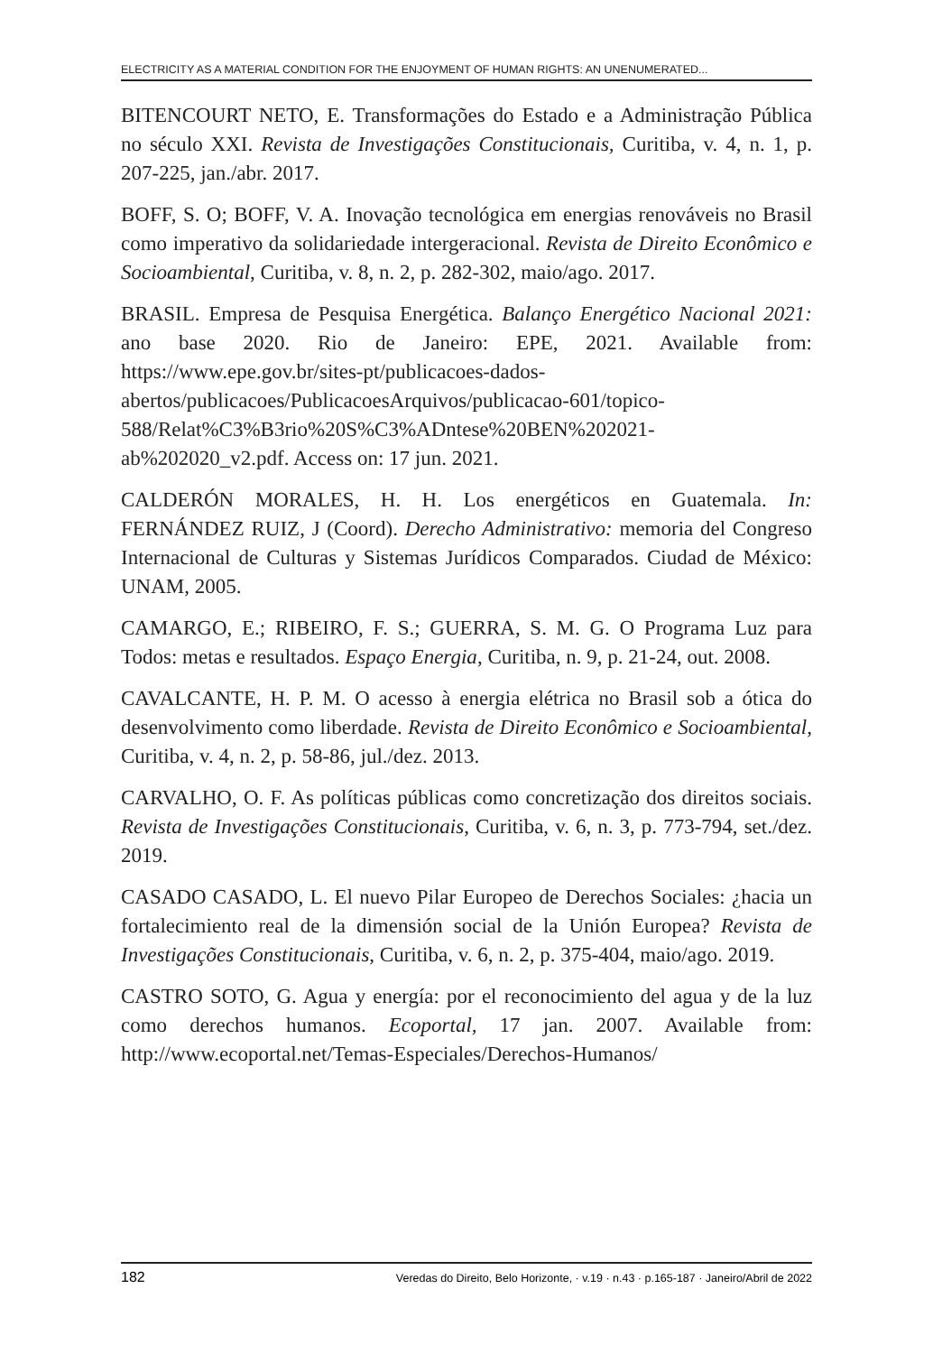ELECTRICITY AS A MATERIAL CONDITION FOR THE ENJOYMENT OF HUMAN RIGHTS: AN UNENUMERATED...
BITENCOURT NETO, E. Transformações do Estado e a Administração Pública no século XXI. Revista de Investigações Constitucionais, Curitiba, v. 4, n. 1, p. 207-225, jan./abr. 2017.
BOFF, S. O; BOFF, V. A. Inovação tecnológica em energias renováveis no Brasil como imperativo da solidariedade intergeracional. Revista de Direito Econômico e Socioambiental, Curitiba, v. 8, n. 2, p. 282-302, maio/ago. 2017.
BRASIL. Empresa de Pesquisa Energética. Balanço Energético Nacional 2021: ano base 2020. Rio de Janeiro: EPE, 2021. Available from: https://www.epe.gov.br/sites-pt/publicacoes-dados-abertos/publicacoes/PublicacoesArquivos/publicacao-601/topico-588/Relat%C3%B3rio%20S%C3%ADntese%20BEN%202021-ab%202020_v2.pdf. Access on: 17 jun. 2021.
CALDERÓN MORALES, H. H. Los energéticos en Guatemala. In: FERNÁNDEZ RUIZ, J (Coord). Derecho Administrativo: memoria del Congreso Internacional de Culturas y Sistemas Jurídicos Comparados. Ciudad de México: UNAM, 2005.
CAMARGO, E.; RIBEIRO, F. S.; GUERRA, S. M. G. O Programa Luz para Todos: metas e resultados. Espaço Energia, Curitiba, n. 9, p. 21-24, out. 2008.
CAVALCANTE, H. P. M. O acesso à energia elétrica no Brasil sob a ótica do desenvolvimento como liberdade. Revista de Direito Econômico e Socioambiental, Curitiba, v. 4, n. 2, p. 58-86, jul./dez. 2013.
CARVALHO, O. F. As políticas públicas como concretização dos direitos sociais. Revista de Investigações Constitucionais, Curitiba, v. 6, n. 3, p. 773-794, set./dez. 2019.
CASADO CASADO, L. El nuevo Pilar Europeo de Derechos Sociales: ¿hacia un fortalecimiento real de la dimensión social de la Unión Europea? Revista de Investigações Constitucionais, Curitiba, v. 6, n. 2, p. 375-404, maio/ago. 2019.
CASTRO SOTO, G. Agua y energía: por el reconocimiento del agua y de la luz como derechos humanos. Ecoportal, 17 jan. 2007. Available from: http://www.ecoportal.net/Temas-Especiales/Derechos-Humanos/
182 Veredas do Direito, Belo Horizonte, · v.19 · n.43 · p.165-187 · Janeiro/Abril de 2022